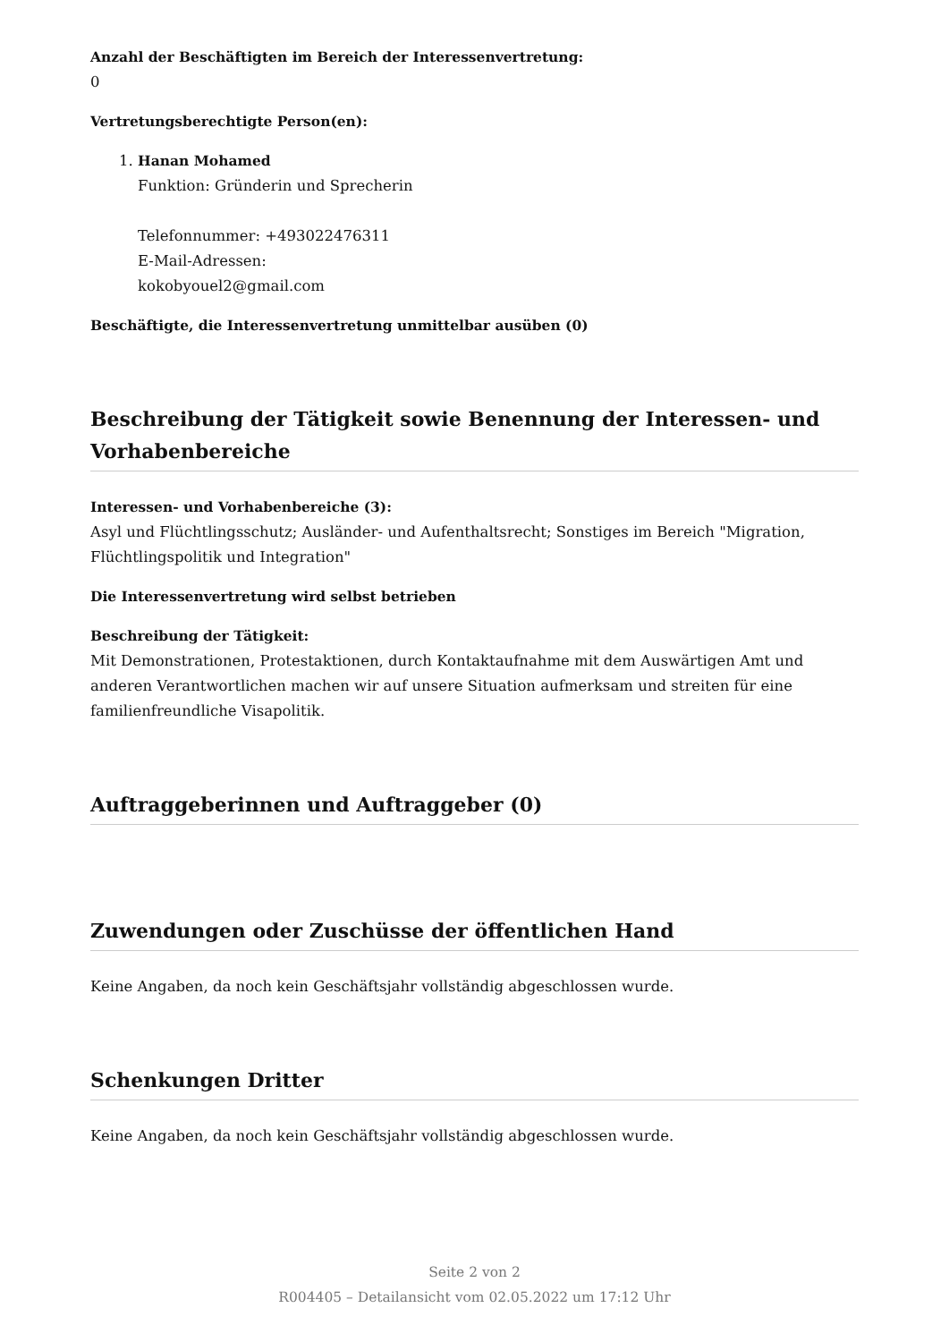Anzahl der Beschäftigten im Bereich der Interessenvertretung:
0
Vertretungsberechtigte Person(en):
1. Hanan Mohamed
Funktion: Gründerin und Sprecherin
Telefonnummer: +493022476311
E-Mail-Adressen:
kokobyouel2@gmail.com
Beschäftigte, die Interessenvertretung unmittelbar ausüben (0)
Beschreibung der Tätigkeit sowie Benennung der Interessen- und Vorhabenbereiche
Interessen- und Vorhabenbereiche (3):
Asyl und Flüchtlingsschutz; Ausländer- und Aufenthaltsrecht; Sonstiges im Bereich "Migration, Flüchtlingspolitik und Integration"
Die Interessenvertretung wird selbst betrieben
Beschreibung der Tätigkeit:
Mit Demonstrationen, Protestaktionen, durch Kontaktaufnahme mit dem Auswärtigen Amt und anderen Verantwortlichen machen wir auf unsere Situation aufmerksam und streiten für eine familienfreundliche Visapolitik.
Auftraggeberinnen und Auftraggeber (0)
Zuwendungen oder Zuschüsse der öffentlichen Hand
Keine Angaben, da noch kein Geschäftsjahr vollständig abgeschlossen wurde.
Schenkungen Dritter
Keine Angaben, da noch kein Geschäftsjahr vollständig abgeschlossen wurde.
Seite 2 von 2
R004405 – Detailansicht vom 02.05.2022 um 17:12 Uhr